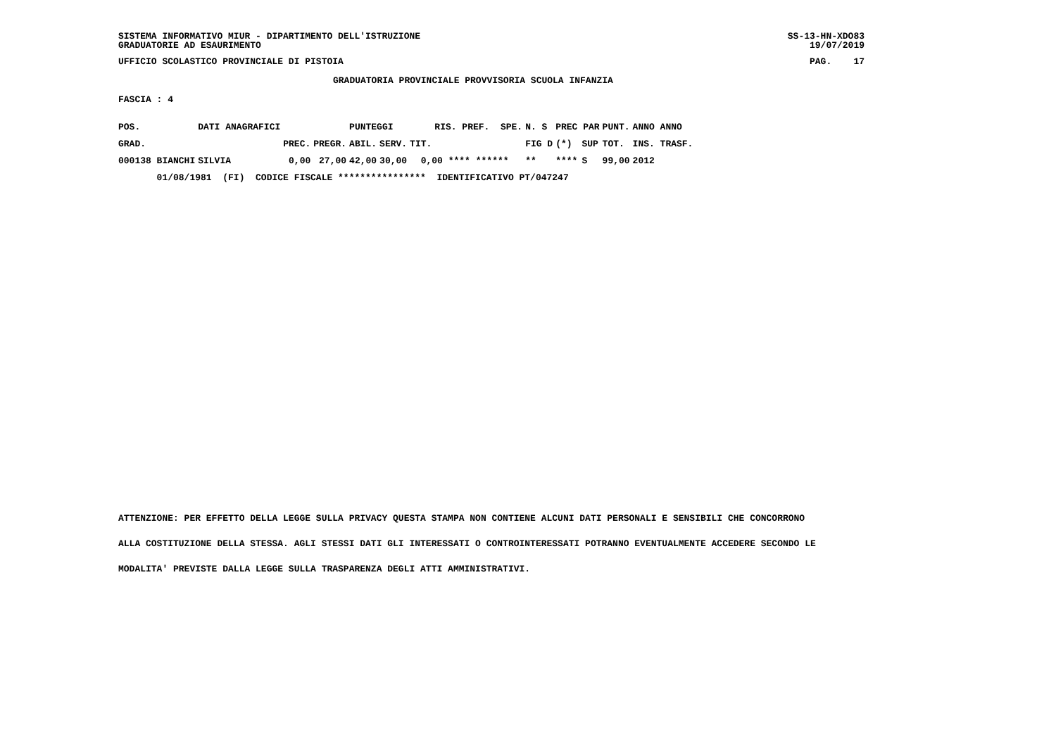SISTEMA INFORMATIVO MIUR - DIPARTIMENTO DELL'ISTRUZIONE GRADUATORIE AD ESAURIMENTO SS-13-HN-XDO83 19/07/2019
UFFICIO SCOLASTICO PROVINCIALE DI PISTOIA PAG. 17
GRADUATORIA PROVINCIALE PROVVISORIA SCUOLA INFANZIA
FASCIA : 4
| POS. | DATI ANAGRAFICI | | | | PUNTEGGI | | | RIS. PREF. SPE. | N. S | PREC PAR | | PUNT. | ANNO ANNO |
| --- | --- | --- | --- | --- | --- | --- | --- | --- | --- | --- | --- | --- | --- |
| GRAD. | | | PREC. | PREGR. | ABIL. | SERV. | TIT. | | FIG D | (*) | SUP | TOT. | INS. TRASF. |
| 000138 BIANCHI | | SILVIA | 0,00 | 27,00 | 42,00 | 30,00 | 0,00 **** ****** | | ** | **** | S | 99,00 | 2012 |
| 01/08/1981 (FI) CODICE FISCALE **************** IDENTIFICATIVO PT/047247 | | | | | | | | | | | | | |
ATTENZIONE: PER EFFETTO DELLA LEGGE SULLA PRIVACY QUESTA STAMPA NON CONTIENE ALCUNI DATI PERSONALI E SENSIBILI CHE CONCORRONO ALLA COSTITUZIONE DELLA STESSA. AGLI STESSI DATI GLI INTERESSATI O CONTROINTERESSATI POTRANNO EVENTUALMENTE ACCEDERE SECONDO LE MODALITA' PREVISTE DALLA LEGGE SULLA TRASPARENZA DEGLI ATTI AMMINISTRATIVI.